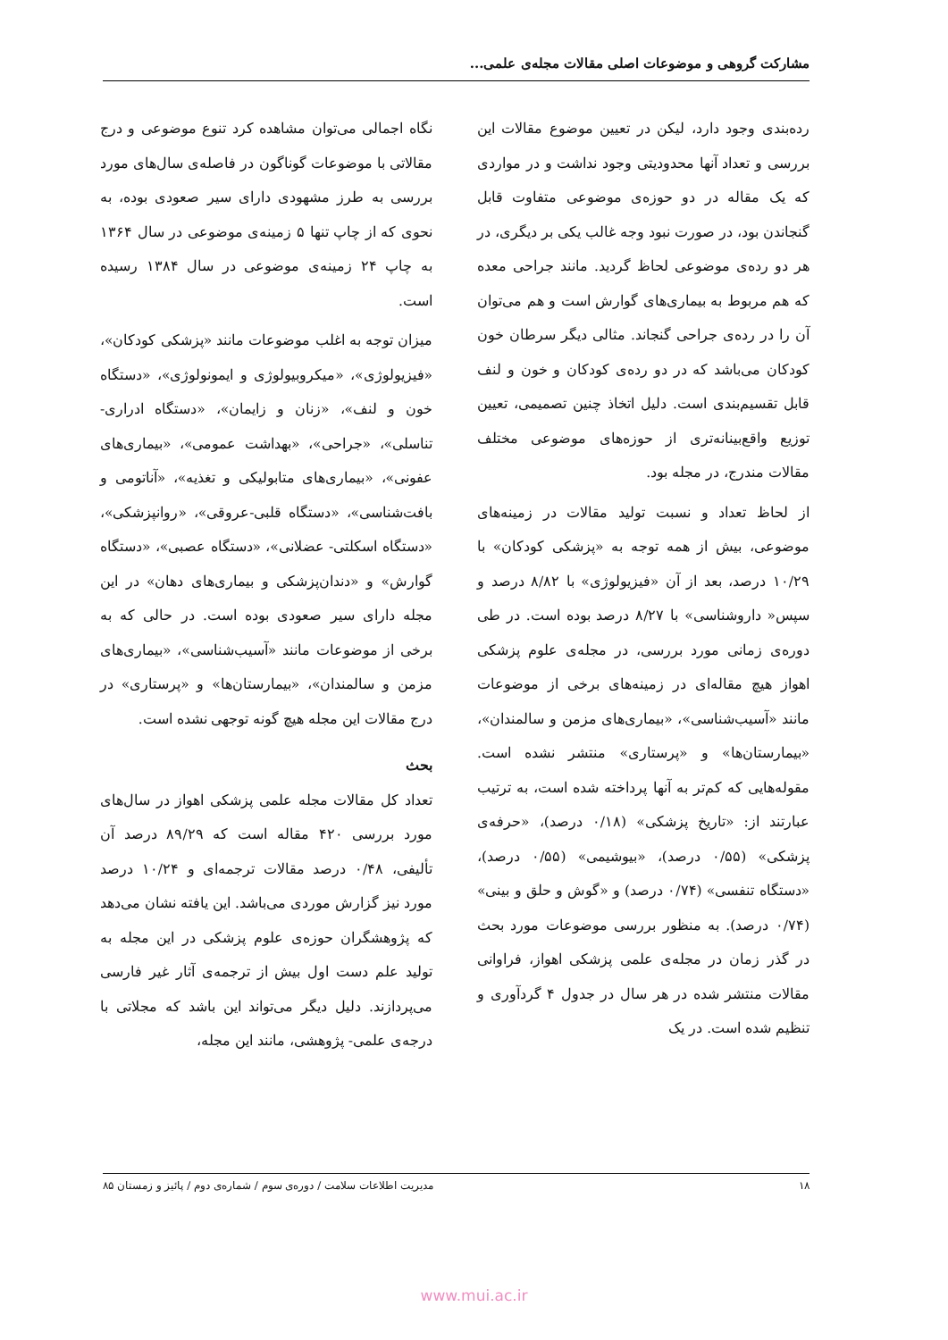مشارکت گروهی و موضوعات اصلی مقالات مجله‌ی علمی...
رده‌بندی وجود دارد، لیکن در تعیین موضوع مقالات این بررسی و تعداد آنها محدودیتی وجود نداشت و در مواردی که یک مقاله در دو حوزه‌ی موضوعی متفاوت قابل گنجاندن بود، در صورت نبود وجه غالب یکی بر دیگری، در هر دو رده‌ی موضوعی لحاظ گردید. مانند جراحی معده که هم مربوط به بیماری‌های گوارش است و هم می‌توان آن را در رده‌ی جراحی گنجاند. مثالی دیگر سرطان خون کودکان می‌باشد که در دو رده‌ی کودکان و خون و لنف قابل تقسیم‌بندی است. دلیل اتخاذ چنین تصمیمی، تعیین توزیع واقع‌بینانه‌تری از حوزه‌های موضوعی مختلف مقالات مندرج، در مجله بود.
از لحاظ تعداد و نسبت تولید مقالات در زمینه‌های موضوعی، بیش از همه توجه به «پزشکی کودکان» با ۱۰/۲۹ درصد، بعد از آن «فیزیولوژی» با ۸/۸۲ درصد و سپس« داروشناسی» با ۸/۲۷ درصد بوده است. در طی دوره‌ی زمانی مورد بررسی، در مجله‌ی علوم پزشکی اهواز هیچ مقاله‌ای در زمینه‌های برخی از موضوعات مانند «آسیب‌شناسی»، «بیماری‌های مزمن و سالمندان»، «بیمارستان‌ها» و «پرستاری» منتشر نشده است. مقوله‌هایی که کم‌تر به آنها پرداخته شده است، به ترتیب عبارتند از: «تاریخ پزشکی» (۰/۱۸ درصد)، «حرفه‌ی پزشکی» (۰/۵۵ درصد)، «بیوشیمی» (۰/۵۵ درصد)، «دستگاه تنفسی» (۰/۷۴ درصد) و «گوش و حلق و بینی» (۰/۷۴ درصد). به منظور بررسی موضوعات مورد بحث در گذر زمان در مجله‌ی علمی پزشکی اهواز، فراوانی مقالات منتشر شده در هر سال در جدول ۴ گردآوری و تنظیم شده است. در یک
نگاه اجمالی می‌توان مشاهده کرد تنوع موضوعی و درج مقالاتی با موضوعات گوناگون در فاصله‌ی سال‌های مورد بررسی به طرز مشهودی دارای سیر صعودی بوده، به نحوی که از چاپ تنها ۵ زمینه‌ی موضوعی در سال ۱۳۶۴ به چاپ ۲۴ زمینه‌ی موضوعی در سال ۱۳۸۴ رسیده است.
میزان توجه به اغلب موضوعات مانند «پزشکی کودکان»، «فیزیولوژی»، «میکروبیولوژی و ایمونولوژی»، «دستگاه خون و لنف»، «زنان و زایمان»، «دستگاه ادراری-تناسلی»، «جراحی»، «بهداشت عمومی»، «بیماری‌های عفونی»، «بیماری‌های متابولیکی و تغذیه»، «آناتومی و بافت‌شناسی»، «دستگاه قلبی-عروقی»، «روانپزشکی»، «دستگاه اسکلتی- عضلانی»، «دستگاه عصبی»، «دستگاه گوارش» و «دندان‌پزشکی و بیماری‌های دهان» در این مجله دارای سیر صعودی بوده است. در حالی که به برخی از موضوعات مانند «آسیب‌شناسی»، «بیماری‌های مزمن و سالمندان»، «بیمارستان‌ها» و «پرستاری» در درج مقالات این مجله هیچ گونه توجهی نشده است.
بحث
تعداد کل مقالات مجله علمی پزشکی اهواز در سال‌های مورد بررسی ۴۲۰ مقاله است که ۸۹/۲۹ درصد آن تألیفی، ۰/۴۸ درصد مقالات ترجمه‌ای و ۱۰/۲۴ درصد مورد نیز گزارش موردی می‌باشد. این یافته نشان می‌دهد که پژوهشگران حوزه‌ی علوم پزشکی در این مجله به تولید علم دست اول بیش از ترجمه‌ی آثار غیر فارسی می‌پردازند. دلیل دیگر می‌تواند این باشد که مجلاتی با درجه‌ی علمی- پژوهشی، مانند این مجله،
۱۸ مدیریت اطلاعات سلامت / دوره‌ی سوم / شماره‌ی دوم / پائیز و زمستان ۸۵
www.mui.ac.ir